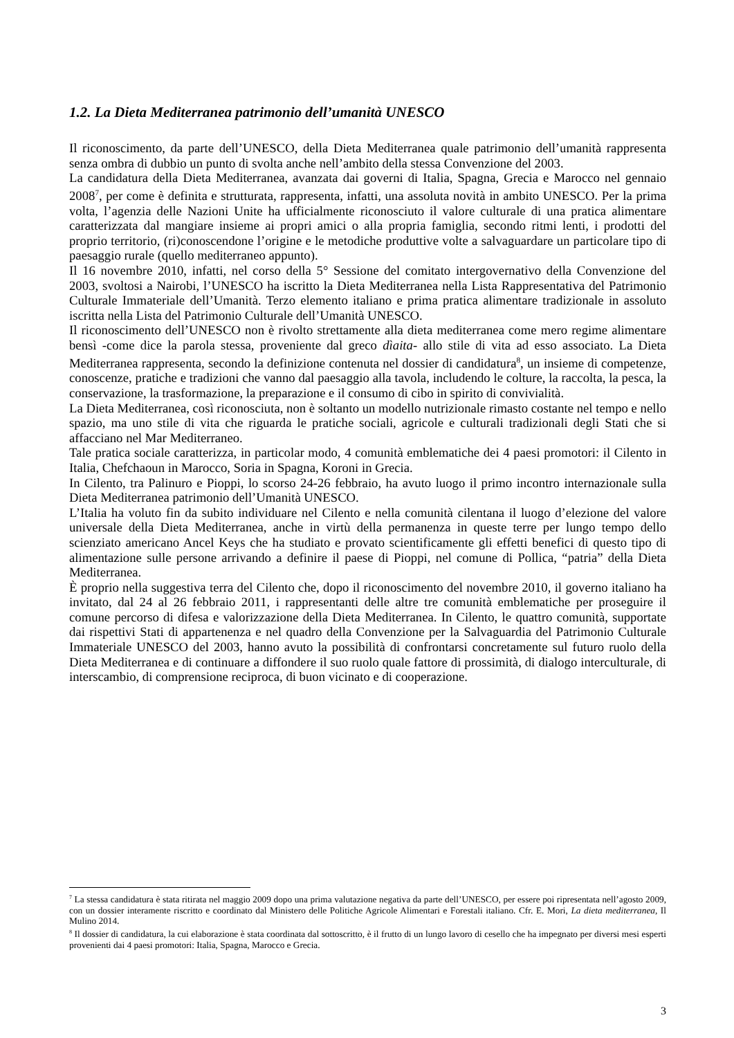1.2. La Dieta Mediterranea patrimonio dell’umanità UNESCO
Il riconoscimento, da parte dell’UNESCO, della Dieta Mediterranea quale patrimonio dell’umanità rappresenta senza ombra di dubbio un punto di svolta anche nell’ambito della stessa Convenzione del 2003.
La candidatura della Dieta Mediterranea, avanzata dai governi di Italia, Spagna, Grecia e Marocco nel gennaio 2008<sup>7</sup>, per come è definita e strutturata, rappresenta, infatti, una assoluta novità in ambito UNESCO. Per la prima volta, l’agenzia delle Nazioni Unite ha ufficialmente riconosciuto il valore culturale di una pratica alimentare caratterizzata dal mangiare insieme ai propri amici o alla propria famiglia, secondo ritmi lenti, i prodotti del proprio territorio, (ri)conoscendone l’origine e le metodiche produttive volte a salvaguardare un particolare tipo di paesaggio rurale (quello mediterraneo appunto).
Il 16 novembre 2010, infatti, nel corso della 5° Sessione del comitato intergovernativo della Convenzione del 2003, svoltosi a Nairobi, l’UNESCO ha iscritto la Dieta Mediterranea nella Lista Rappresentativa del Patrimonio Culturale Immateriale dell’Umanità. Terzo elemento italiano e prima pratica alimentare tradizionale in assoluto iscritta nella Lista del Patrimonio Culturale dell’Umanità UNESCO.
Il riconoscimento dell’UNESCO non è rivolto strettamente alla dieta mediterranea come mero regime alimentare bensì -come dice la parola stessa, proveniente dal greco dìaita- allo stile di vita ad esso associato. La Dieta Mediterranea rappresenta, secondo la definizione contenuta nel dossier di candidatura<sup>8</sup>, un insieme di competenze, conoscenze, pratiche e tradizioni che vanno dal paesaggio alla tavola, includendo le colture, la raccolta, la pesca, la conservazione, la trasformazione, la preparazione e il consumo di cibo in spirito di convivialità.
La Dieta Mediterranea, così riconosciuta, non è soltanto un modello nutrizionale rimasto costante nel tempo e nello spazio, ma uno stile di vita che riguarda le pratiche sociali, agricole e culturali tradizionali degli Stati che si affacciano nel Mar Mediterraneo.
Tale pratica sociale caratterizza, in particolar modo, 4 comunità emblematiche dei 4 paesi promotori: il Cilento in Italia, Chefchaoun in Marocco, Soria in Spagna, Koroni in Grecia.
In Cilento, tra Palinuro e Pioppi, lo scorso 24-26 febbraio, ha avuto luogo il primo incontro internazionale sulla Dieta Mediterranea patrimonio dell’Umanità UNESCO.
L’Italia ha voluto fin da subito individuare nel Cilento e nella comunità cilentana il luogo d’elezione del valore universale della Dieta Mediterranea, anche in virtù della permanenza in queste terre per lungo tempo dello scienziato americano Ancel Keys che ha studiato e provato scientificamente gli effetti benefici di questo tipo di alimentazione sulle persone arrivando a definire il paese di Pioppi, nel comune di Pollica, “patria” della Dieta Mediterranea.
È proprio nella suggestiva terra del Cilento che, dopo il riconoscimento del novembre 2010, il governo italiano ha invitato, dal 24 al 26 febbraio 2011, i rappresentanti delle altre tre comunità emblematiche per proseguire il comune percorso di difesa e valorizzazione della Dieta Mediterranea. In Cilento, le quattro comunità, supportate dai rispettivi Stati di appartenenza e nel quadro della Convenzione per la Salvaguardia del Patrimonio Culturale Immateriale UNESCO del 2003, hanno avuto la possibilità di confrontarsi concretamente sul futuro ruolo della Dieta Mediterranea e di continuare a diffondere il suo ruolo quale fattore di prossimità, di dialogo interculturale, di interscambio, di comprensione reciproca, di buon vicinato e di cooperazione.
<sup>7</sup> La stessa candidatura è stata ritirata nel maggio 2009 dopo una prima valutazione negativa da parte dell’UNESCO, per essere poi ripresentata nell’agosto 2009, con un dossier interamente riscritto e coordinato dal Ministero delle Politiche Agricole Alimentari e Forestali italiano. Cfr. E. Mori, La dieta mediterranea, Il Mulino 2014.
<sup>8</sup> Il dossier di candidatura, la cui elaborazione è stata coordinata dal sottoscritto, è il frutto di un lungo lavoro di cesello che ha impegnato per diversi mesi esperti provenienti dai 4 paesi promotori: Italia, Spagna, Marocco e Grecia.
3